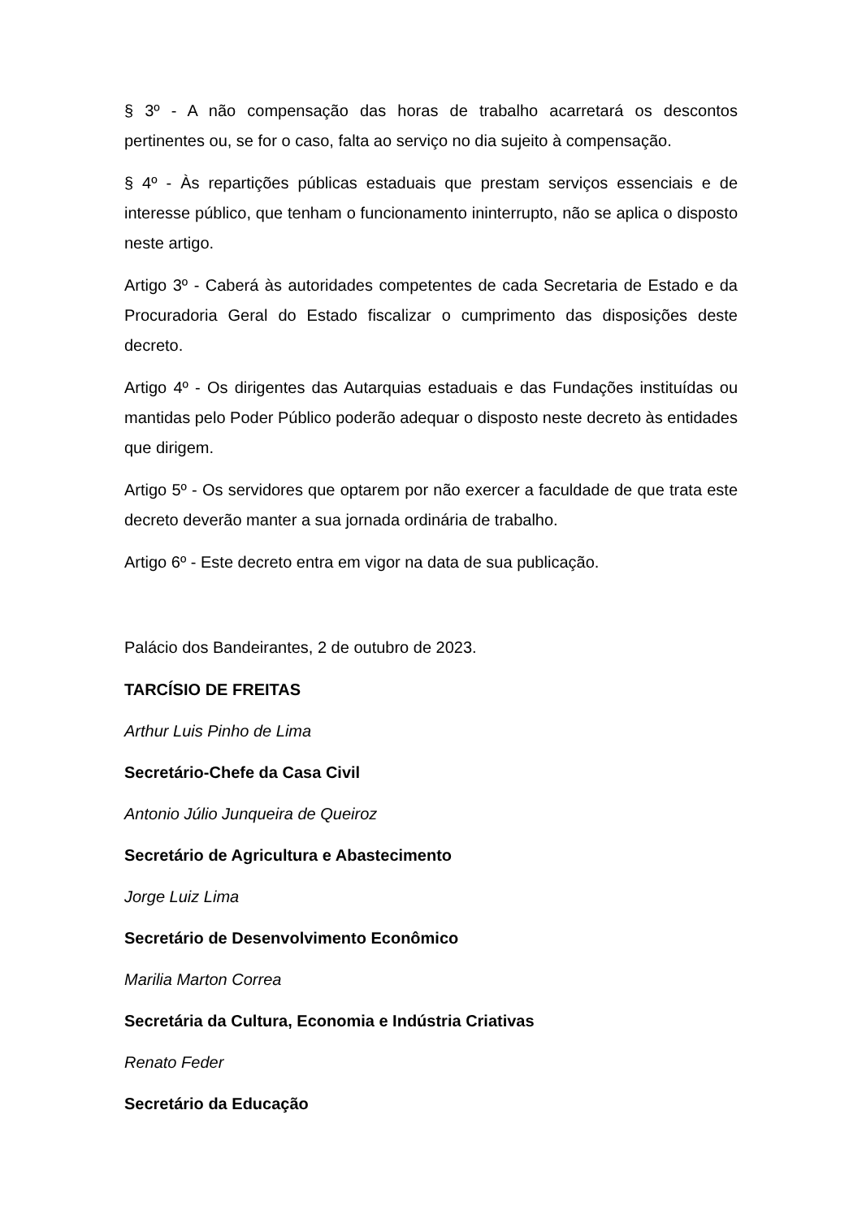§ 3º - A não compensação das horas de trabalho acarretará os descontos pertinentes ou, se for o caso, falta ao serviço no dia sujeito à compensação.
§ 4º - Às repartições públicas estaduais que prestam serviços essenciais e de interesse público, que tenham o funcionamento ininterrupto, não se aplica o disposto neste artigo.
Artigo 3º - Caberá às autoridades competentes de cada Secretaria de Estado e da Procuradoria Geral do Estado fiscalizar o cumprimento das disposições deste decreto.
Artigo 4º - Os dirigentes das Autarquias estaduais e das Fundações instituídas ou mantidas pelo Poder Público poderão adequar o disposto neste decreto às entidades que dirigem.
Artigo 5º - Os servidores que optarem por não exercer a faculdade de que trata este decreto deverão manter a sua jornada ordinária de trabalho.
Artigo 6º - Este decreto entra em vigor na data de sua publicação.
Palácio dos Bandeirantes, 2 de outubro de 2023.
TARCÍSIO DE FREITAS
Arthur Luis Pinho de Lima
Secretário-Chefe da Casa Civil
Antonio Júlio Junqueira de Queiroz
Secretário de Agricultura e Abastecimento
Jorge Luiz Lima
Secretário de Desenvolvimento Econômico
Marilia Marton Correa
Secretária da Cultura, Economia e Indústria Criativas
Renato Feder
Secretário da Educação